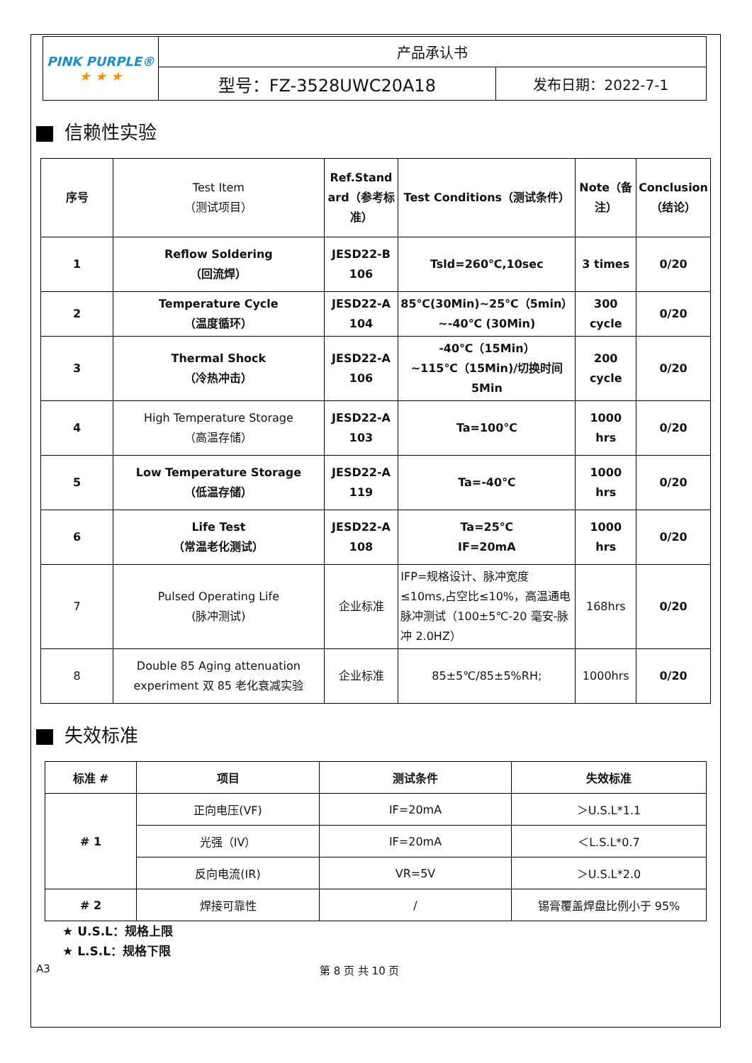| PINK PURPLE® ★ ★ ★ | 产品承认书 | |
| | 型号：FZ-3528UWC20A18 | 发布日期：2022-7-1 |
信赖性实验
| 序号 | Test Item （测试项目） | Ref.Stand ard（参考标准） | Test Conditions（测试条件） | Note（备注） | Conclusion（结论） |
| --- | --- | --- | --- | --- | --- |
| 1 | Reflow Soldering （回流焊） | JESD22-B 106 | Tsld=260℃,10sec | 3 times | 0/20 |
| 2 | Temperature Cycle （温度循环） | JESD22-A 104 | 85℃(30Min)~25℃（5min）~-40℃ (30Min) | 300 cycle | 0/20 |
| 3 | Thermal Shock （冷热冲击） | JESD22-A 106 | -40℃（15Min）~115℃（15Min)/切换时间 5Min | 200 cycle | 0/20 |
| 4 | High Temperature Storage （高温存储） | JESD22-A 103 | Ta=100℃ | 1000 hrs | 0/20 |
| 5 | Low Temperature Storage （低温存储） | JESD22-A 119 | Ta=-40℃ | 1000 hrs | 0/20 |
| 6 | Life Test （常温老化测试） | JESD22-A 108 | Ta=25℃ IF=20mA | 1000 hrs | 0/20 |
| 7 | Pulsed Operating Life (脉冲测试) | 企业标准 | IFP=规格设计、脉冲宽度≤10ms,占空比≤10%，高温通电脉冲测试（100±5℃-20 毫安-脉冲 2.0HZ） | 168hrs | 0/20 |
| 8 | Double 85 Aging attenuation experiment 双 85 老化衰减实验 | 企业标准 | 85±5℃/85±5%RH; | 1000hrs | 0/20 |
失效标准
| 标准 # | 项目 | 测试条件 | 失效标准 |
| --- | --- | --- | --- |
| # 1 | 正向电压(VF) | IF=20mA | ＞U.S.L*1.1 |
| | 光强（IV） | IF=20mA | ＜L.S.L*0.7 |
| | 反向电流(IR) | VR=5V | ＞U.S.L*2.0 |
| # 2 | 焊接可靠性 | / | 锡膏覆盖焊盘比例小于 95% |
★ U.S.L：规格上限
★ L.S.L：规格下限
A3 第 8 页 共 10 页